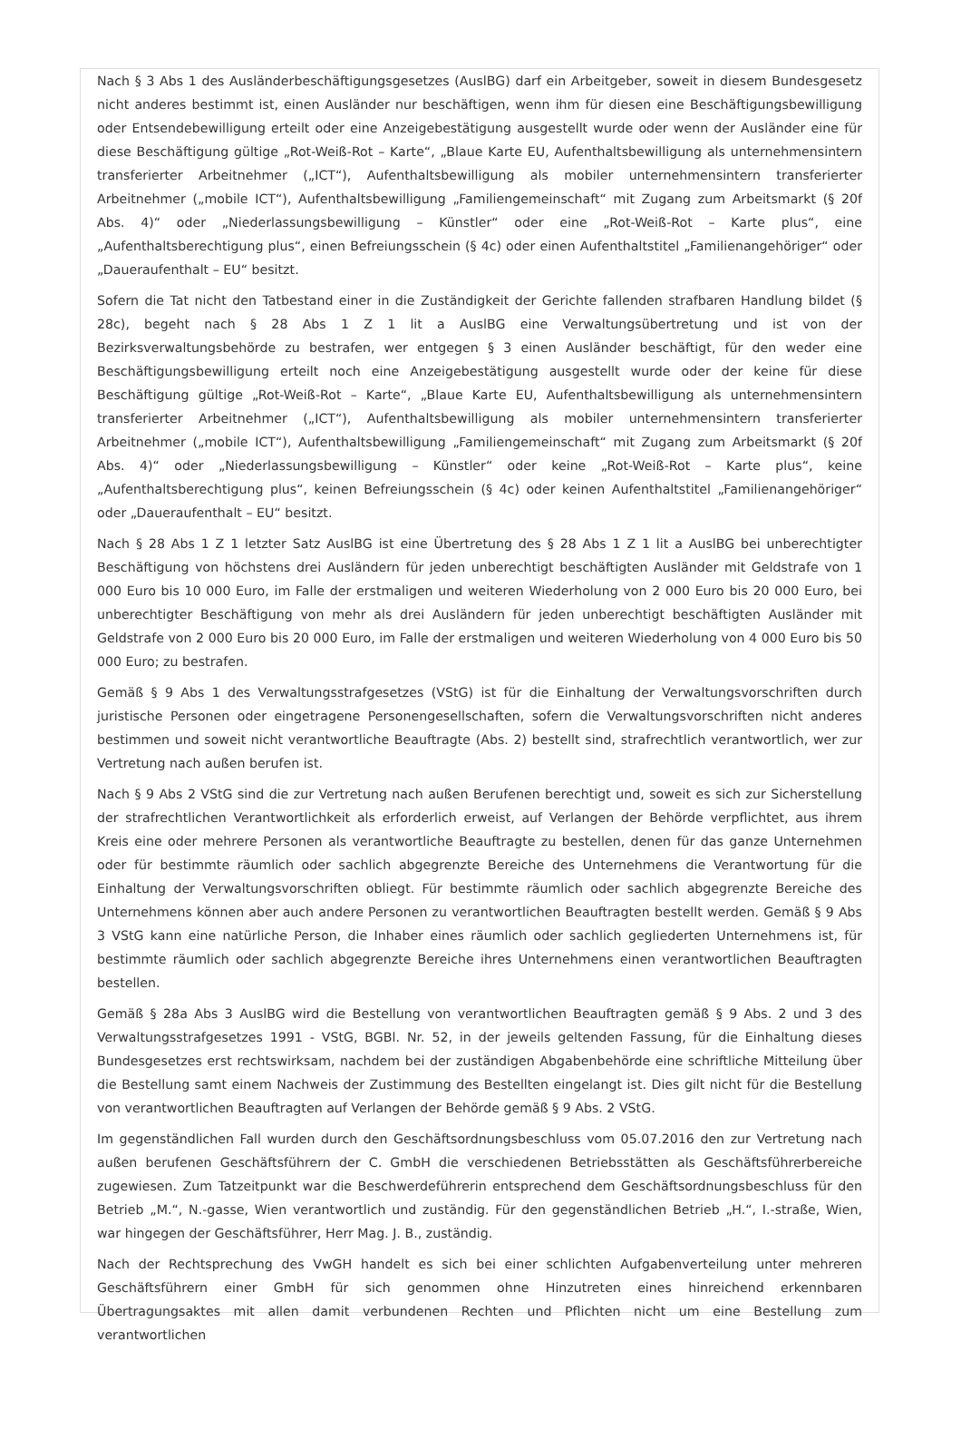Nach § 3 Abs 1 des Ausländerbeschäftigungsgesetzes (AuslBG) darf ein Arbeitgeber, soweit in diesem Bundesgesetz nicht anderes bestimmt ist, einen Ausländer nur beschäftigen, wenn ihm für diesen eine Beschäftigungsbewilligung oder Entsendebewilligung erteilt oder eine Anzeigebestätigung ausgestellt wurde oder wenn der Ausländer eine für diese Beschäftigung gültige „Rot-Weiß-Rot – Karte“, „Blaue Karte EU, Aufenthaltsbewilligung als unternehmensintern transferierter Arbeitnehmer („ICT“), Aufenthaltsbewilligung als mobiler unternehmensintern transferierter Arbeitnehmer („mobile ICT“), Aufenthaltsbewilligung „Familiengemeinschaft“ mit Zugang zum Arbeitsmarkt (§ 20f Abs. 4)“ oder „Niederlassungsbewilligung – Künstler“ oder eine „Rot-Weiß-Rot – Karte plus“, eine „Aufenthaltsberechtigung plus“, einen Befreiungsschein (§ 4c) oder einen Aufenthaltstitel „Familienangehöriger“ oder „Daueraufenthalt – EU“ besitzt.
Sofern die Tat nicht den Tatbestand einer in die Zuständigkeit der Gerichte fallenden strafbaren Handlung bildet (§ 28c), begeht nach § 28 Abs 1 Z 1 lit a AuslBG eine Verwaltungsübertretung und ist von der Bezirksverwaltungsbehörde zu bestrafen, wer entgegen § 3 einen Ausländer beschäftigt, für den weder eine Beschäftigungsbewilligung erteilt noch eine Anzeigebestätigung ausgestellt wurde oder der keine für diese Beschäftigung gültige „Rot-Weiß-Rot – Karte“, „Blaue Karte EU, Aufenthaltsbewilligung als unternehmensintern transferierter Arbeitnehmer („ICT“), Aufenthaltsbewilligung als mobiler unternehmensintern transferierter Arbeitnehmer („mobile ICT“), Aufenthaltsbewilligung „Familiengemeinschaft“ mit Zugang zum Arbeitsmarkt (§ 20f Abs. 4)“ oder „Niederlassungsbewilligung – Künstler“ oder keine „Rot-Weiß-Rot – Karte plus“, keine „Aufenthaltsberechtigung plus“, keinen Befreiungsschein (§ 4c) oder keinen Aufenthaltstitel „Familienangehöriger“ oder „Daueraufenthalt – EU“ besitzt.
Nach § 28 Abs 1 Z 1 letzter Satz AuslBG ist eine Übertretung des § 28 Abs 1 Z 1 lit a AuslBG bei unberechtigter Beschäftigung von höchstens drei Ausländern für jeden unberechtigt beschäftigten Ausländer mit Geldstrafe von 1 000 Euro bis 10 000 Euro, im Falle der erstmaligen und weiteren Wiederholung von 2 000 Euro bis 20 000 Euro, bei unberechtigter Beschäftigung von mehr als drei Ausländern für jeden unberechtigt beschäftigten Ausländer mit Geldstrafe von 2 000 Euro bis 20 000 Euro, im Falle der erstmaligen und weiteren Wiederholung von 4 000 Euro bis 50 000 Euro; zu bestrafen.
Gemäß § 9 Abs 1 des Verwaltungsstrafgesetzes (VStG) ist für die Einhaltung der Verwaltungsvorschriften durch juristische Personen oder eingetragene Personengesellschaften, sofern die Verwaltungsvorschriften nicht anderes bestimmen und soweit nicht verantwortliche Beauftragte (Abs. 2) bestellt sind, strafrechtlich verantwortlich, wer zur Vertretung nach außen berufen ist.
Nach § 9 Abs 2 VStG sind die zur Vertretung nach außen Berufenen berechtigt und, soweit es sich zur Sicherstellung der strafrechtlichen Verantwortlichkeit als erforderlich erweist, auf Verlangen der Behörde verpflichtet, aus ihrem Kreis eine oder mehrere Personen als verantwortliche Beauftragte zu bestellen, denen für das ganze Unternehmen oder für bestimmte räumlich oder sachlich abgegrenzte Bereiche des Unternehmens die Verantwortung für die Einhaltung der Verwaltungsvorschriften obliegt. Für bestimmte räumlich oder sachlich abgegrenzte Bereiche des Unternehmens können aber auch andere Personen zu verantwortlichen Beauftragten bestellt werden. Gemäß § 9 Abs 3 VStG kann eine natürliche Person, die Inhaber eines räumlich oder sachlich gegliederten Unternehmens ist, für bestimmte räumlich oder sachlich abgegrenzte Bereiche ihres Unternehmens einen verantwortlichen Beauftragten bestellen.
Gemäß § 28a Abs 3 AuslBG wird die Bestellung von verantwortlichen Beauftragten gemäß § 9 Abs. 2 und 3 des Verwaltungsstrafgesetzes 1991 - VStG, BGBl. Nr. 52, in der jeweils geltenden Fassung, für die Einhaltung dieses Bundesgesetzes erst rechtswirksam, nachdem bei der zuständigen Abgabenbehörde eine schriftliche Mitteilung über die Bestellung samt einem Nachweis der Zustimmung des Bestellten eingelangt ist. Dies gilt nicht für die Bestellung von verantwortlichen Beauftragten auf Verlangen der Behörde gemäß § 9 Abs. 2 VStG.
Im gegenständlichen Fall wurden durch den Geschäftsordnungsbeschluss vom 05.07.2016 den zur Vertretung nach außen berufenen Geschäftsführern der C. GmbH die verschiedenen Betriebsstätten als Geschäftsführerbereiche zugewiesen. Zum Tatzeitpunkt war die Beschwerdeführerin entsprechend dem Geschäftsordnungsbeschluss für den Betrieb „M.“, N.-gasse, Wien verantwortlich und zuständig. Für den gegenständlichen Betrieb „H.“, I.-straße, Wien, war hingegen der Geschäftsführer, Herr Mag. J. B., zuständig.
Nach der Rechtsprechung des VwGH handelt es sich bei einer schlichten Aufgabenverteilung unter mehreren Geschäftsführern einer GmbH für sich genommen ohne Hinzutreten eines hinreichend erkennbaren Übertragungsaktes mit allen damit verbundenen Rechten und Pflichten nicht um eine Bestellung zum verantwortlichen